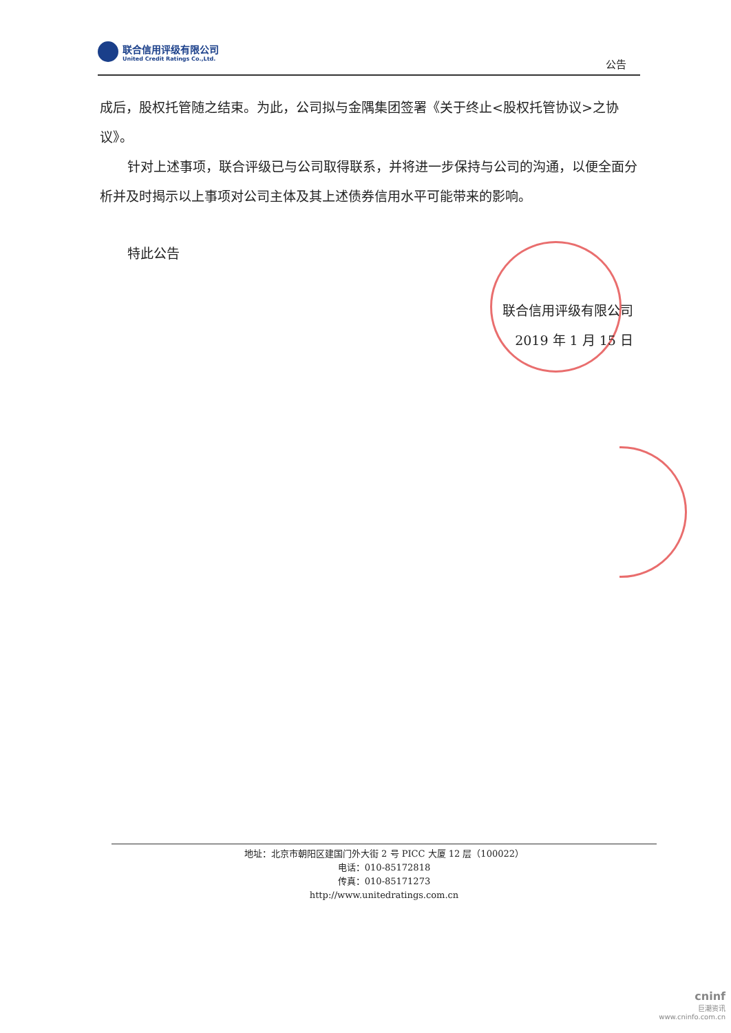联合信用评级有限公司
United Credit Ratings Co.,Ltd.
公告
成后，股权托管随之结束。为此，公司拟与金隅集团签署《关于终止<股权托管协议>之协议》。
针对上述事项，联合评级已与公司取得联系，并将进一步保持与公司的沟通，以便全面分析并及时揭示以上事项对公司主体及其上述债券信用水平可能带来的影响。
特此公告
联合信用评级有限公司
2019 年 1 月 15 日
地址：北京市朝阳区建国门外大街 2 号 PICC 大厦 12 层（100022）
电话：010-85172818
传真：010-85171273
http://www.unitedratings.com.cn
cninf
巨潮资讯
www.cninfo.com.cn